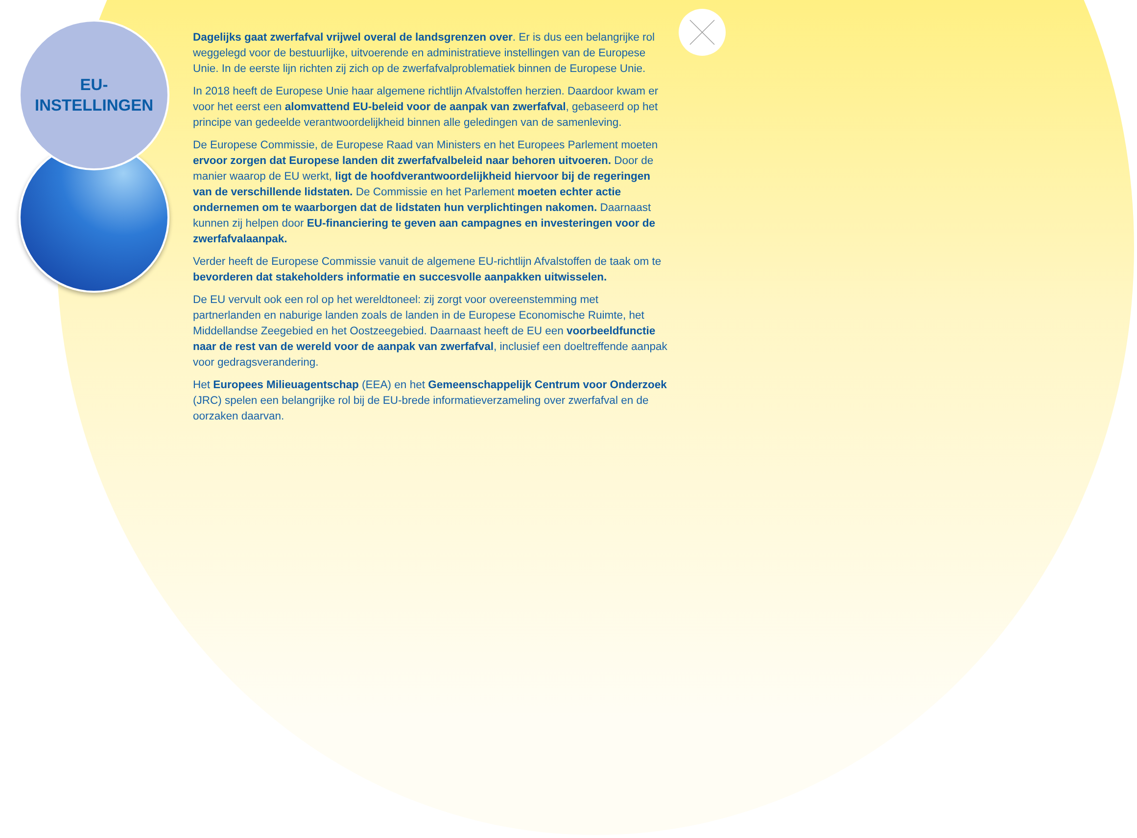EU-
INSTELLINGEN
Dagelijks gaat zwerfafval vrijwel overal de landsgrenzen over. Er is dus een belangrijke rol weggelegd voor de bestuurlijke, uitvoerende en administratieve instellingen van de Europese Unie. In de eerste lijn richten zij zich op de zwerfafvalproblematiek binnen de Europese Unie.
In 2018 heeft de Europese Unie haar algemene richtlijn Afvalstoffen herzien. Daardoor kwam er voor het eerst een alomvattend EU-beleid voor de aanpak van zwerfafval, gebaseerd op het principe van gedeelde verantwoordelijkheid binnen alle geledingen van de samenleving.
De Europese Commissie, de Europese Raad van Ministers en het Europees Parlement moeten ervoor zorgen dat Europese landen dit zwerfafvalbeleid naar behoren uitvoeren. Door de manier waarop de EU werkt, ligt de hoofdverantwoordelijkheid hiervoor bij de regeringen van de verschillende lidstaten. De Commissie en het Parlement moeten echter actie ondernemen om te waarborgen dat de lidstaten hun verplichtingen nakomen. Daarnaast kunnen zij helpen door EU-financiering te geven aan campagnes en investeringen voor de zwerfafvalaanpak.
Verder heeft de Europese Commissie vanuit de algemene EU-richtlijn Afvalstoffen de taak om te bevorderen dat stakeholders informatie en succesvolle aanpakken uitwisselen.
De EU vervult ook een rol op het wereldtoneel: zij zorgt voor overeenstemming met partnerlanden en naburige landen zoals de landen in de Europese Economische Ruimte, het Middellandse Zeegebied en het Oostzeegebied. Daarnaast heeft de EU een voorbeeldfunctie naar de rest van de wereld voor de aanpak van zwerfafval, inclusief een doeltreffende aanpak voor gedragsverandering.
Het Europees Milieuagentschap (EEA) en het Gemeenschappelijk Centrum voor Onderzoek (JRC) spelen een belangrijke rol bij de EU-brede informatieverzameling over zwerfafval en de oorzaken daarvan.